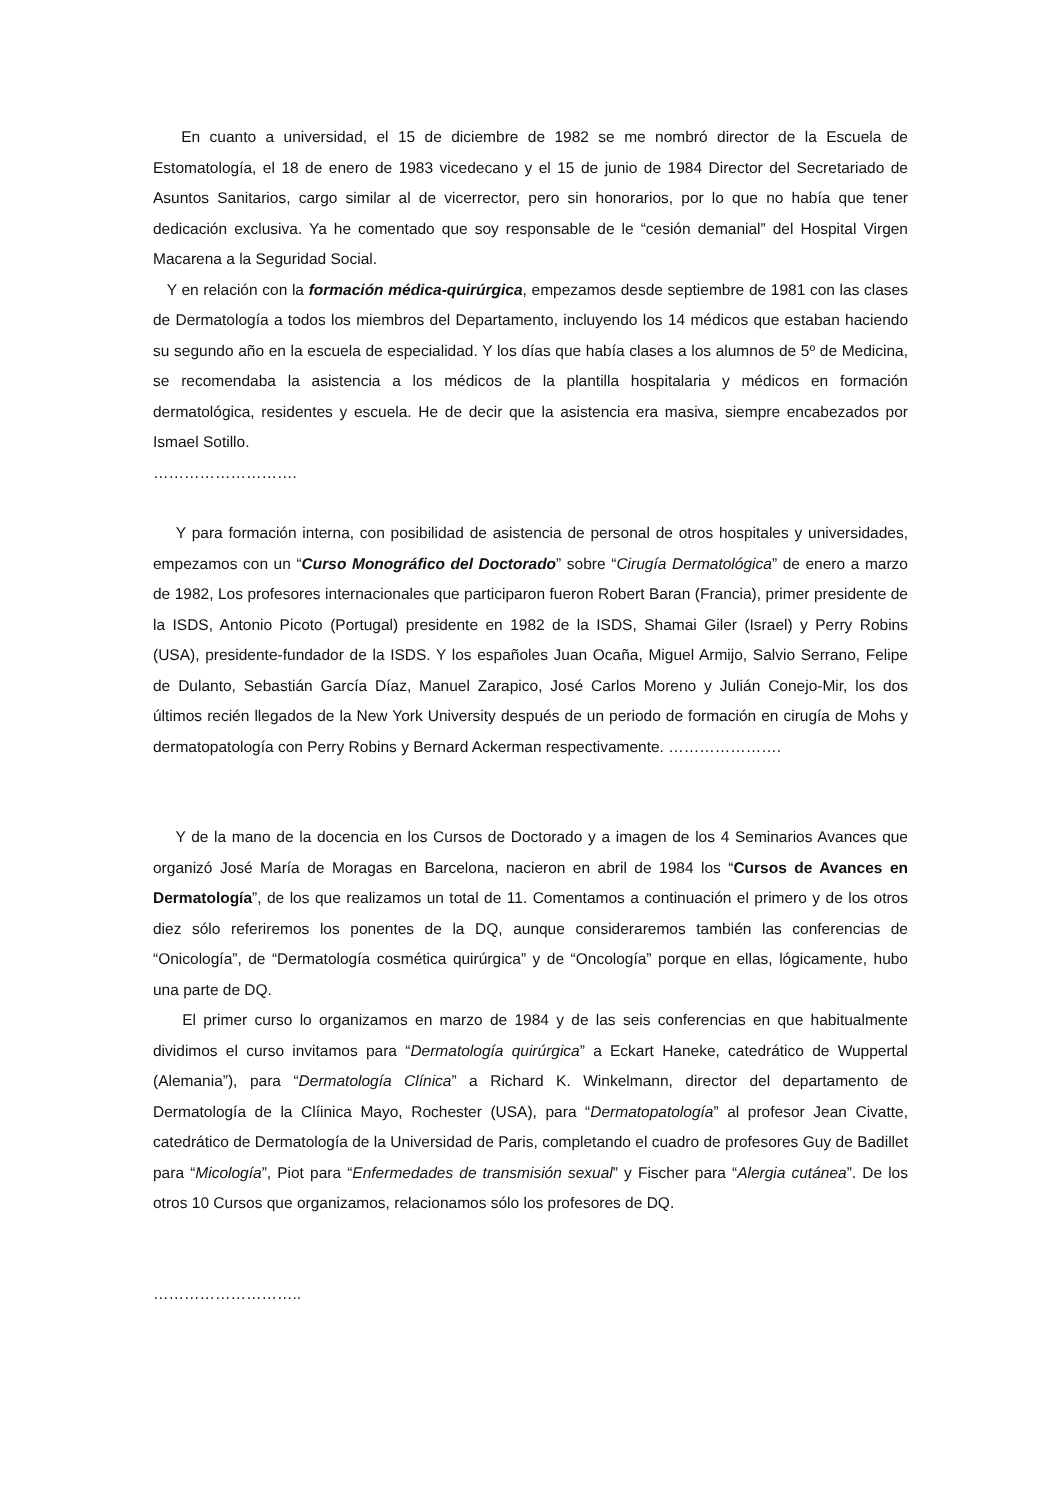En cuanto a universidad, el 15 de diciembre de 1982 se me nombró director de la Escuela de Estomatología, el 18 de enero de 1983 vicedecano y el 15 de junio de 1984 Director del Secretariado de Asuntos Sanitarios, cargo similar al de vicerrector, pero sin honorarios, por lo que no había que tener dedicación exclusiva. Ya he comentado que soy responsable de le “cesión demanial” del Hospital Virgen Macarena a la Seguridad Social.
Y en relación con la formación médica-quirúrgica, empezamos desde septiembre de 1981 con las clases de Dermatología a todos los miembros del Departamento, incluyendo los 14 médicos que estaban haciendo su segundo año en la escuela de especialidad. Y los días que había clases a los alumnos de 5º de Medicina, se recomendaba la asistencia a los médicos de la plantilla hospitalaria y médicos en formación dermatológica, residentes y escuela. He de decir que la asistencia era masiva, siempre encabezados por Ismael Sotillo.
……………………….
Y para formación interna, con posibilidad de asistencia de personal de otros hospitales y universidades, empezamos con un “Curso Monográfico del Doctorado” sobre “Cirugía Dermatológica” de enero a marzo de 1982, Los profesores internacionales que participaron fueron Robert Baran (Francia), primer presidente de la ISDS, Antonio Picoto (Portugal) presidente en 1982 de la ISDS, Shamai Giler (Israel) y Perry Robins (USA), presidente-fundador de la ISDS. Y los españoles Juan Ocaña, Miguel Armijo, Salvio Serrano, Felipe de Dulanto, Sebastián García Díaz, Manuel Zarapico, José Carlos Moreno y Julián Conejo-Mir, los dos últimos recién llegados de la New York University después de un periodo de formación en cirugía de Mohs y dermatopatología con Perry Robins y Bernard Ackerman respectivamente. ………………….
Y de la mano de la docencia en los Cursos de Doctorado y a imagen de los 4 Seminarios Avances que organizó José María de Moragas en Barcelona, nacieron en abril de 1984 los “Cursos de Avances en Dermatología”, de los que realizamos un total de 11. Comentamos a continuación el primero y de los otros diez sólo referiremos los ponentes de la DQ, aunque consideraremos también las conferencias de “Onicología”, de “Dermatología cosmética quirúrgica” y de “Oncología” porque en ellas, lógicamente, hubo una parte de DQ.
El primer curso lo organizamos en marzo de 1984 y de las seis conferencias en que habitualmente dividimos el curso invitamos para “Dermatología quirúrgica” a Eckart Haneke, catedrático de Wuppertal (Alemania”), para “Dermatología Clínica” a Richard K. Winkelmann, director del departamento de Dermatología de la Clíinica Mayo, Rochester (USA), para “Dermatopatología” al profesor Jean Civatte, catedrático de Dermatología de la Universidad de Paris, completando el cuadro de profesores Guy de Badillet para “Micología”, Piot para “Enfermedades de transmisión sexual” y Fischer para “Alergia cutánea”. De los otros 10 Cursos que organizamos, relacionamos sólo los profesores de DQ.
………………………..